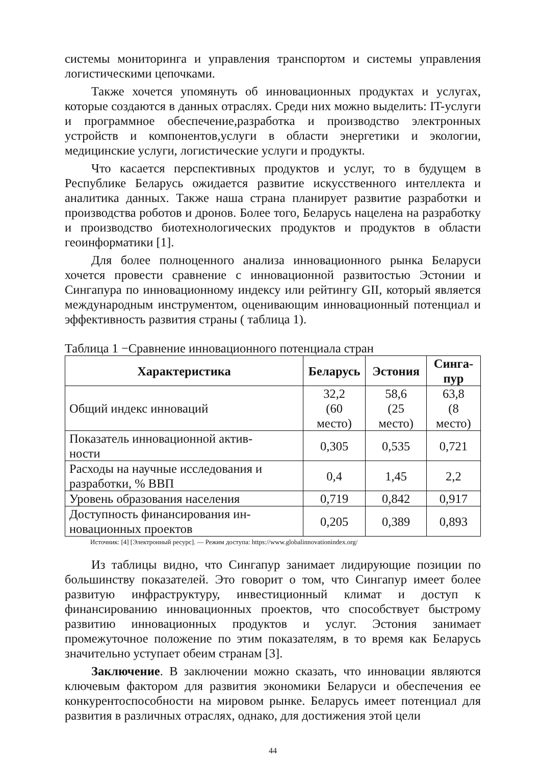системы мониторинга и управления транспортом и системы управления логистическими цепочками.
Также хочется упомянуть об инновационных продуктах и услугах, которые создаются в данных отраслях. Среди них можно выделить: IT-услуги и программное обеспечение,разработка и производство электронных устройств и компонентов,услуги в области энергетики и экологии, медицинские услуги, логистические услуги и продукты.
Что касается перспективных продуктов и услуг, то в будущем в Республике Беларусь ожидается развитие искусственного интеллекта и аналитика данных. Также наша страна планирует развитие разработки и производства роботов и дронов. Более того, Беларусь нацелена на разработку и производство биотехнологических продуктов и продуктов в области геоинформатики [1].
Для более полноценного анализа инновационного рынка Беларуси хочется провести сравнение с инновационной развитостью Эстонии и Сингапура по инновационному индексу или рейтингу GII, который является международным инструментом, оценивающим инновационный потенциал и эффективность развития страны ( таблица 1).
Таблица 1 −Сравнение инновационного потенциала стран
| Характеристика | Беларусь | Эстония | Синга- пур |
| --- | --- | --- | --- |
| Общий индекс инноваций | 32,2 (60 место) | 58,6 (25 место) | 63,8 (8 место) |
| Показатель инновационной актив- ности | 0,305 | 0,535 | 0,721 |
| Расходы на научные исследования и разработки, % ВВП | 0,4 | 1,45 | 2,2 |
| Уровень образования населения | 0,719 | 0,842 | 0,917 |
| Доступность финансирования ин- новационных проектов | 0,205 | 0,389 | 0,893 |
Источник: [4] [Электронный ресурс]. — Режим доступа: https://www.globalinnovationindex.org/
Из таблицы видно, что Сингапур занимает лидирующие позиции по большинству показателей. Это говорит о том, что Сингапур имеет более развитую инфраструктуру, инвестиционный климат и доступ к финансированию инновационных проектов, что способствует быстрому развитию инновационных продуктов и услуг. Эстония занимает промежуточное положение по этим показателям, в то время как Беларусь значительно уступает обеим странам [3].
Заключение. В заключении можно сказать, что инновации являются ключевым фактором для развития экономики Беларуси и обеспечения ее конкурентоспособности на мировом рынке. Беларусь имеет потенциал для развития в различных отраслях, однако, для достижения этой цели
44